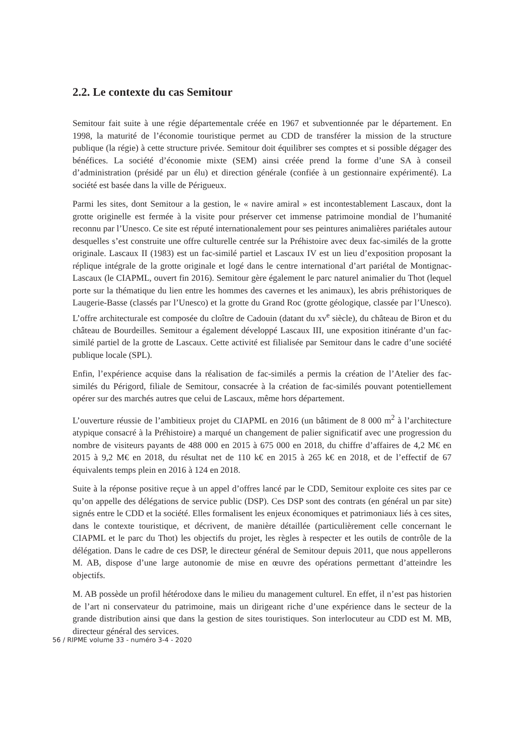2.2. Le contexte du cas Semitour
Semitour fait suite à une régie départementale créée en 1967 et subventionnée par le département. En 1998, la maturité de l’économie touristique permet au CDD de transférer la mission de la structure publique (la régie) à cette structure privée. Semitour doit équilibrer ses comptes et si possible dégager des bénéfices. La société d’économie mixte (SEM) ainsi créée prend la forme d’une SA à conseil d’administration (présidé par un élu) et direction générale (confiée à un gestionnaire expérimenté). La société est basée dans la ville de Périgueux.
Parmi les sites, dont Semitour a la gestion, le « navire amiral » est incontestablement Lascaux, dont la grotte originelle est fermée à la visite pour préserver cet immense patrimoine mondial de l’humanité reconnu par l’Unesco. Ce site est réputé internationalement pour ses peintures animalières pariétales autour desquelles s’est construite une offre culturelle centrée sur la Préhistoire avec deux fac-similés de la grotte originale. Lascaux II (1983) est un fac-similé partiel et Lascaux IV est un lieu d’exposition proposant la réplique intégrale de la grotte originale et logé dans le centre international d’art pariétal de Montignac-Lascaux (le CIAPML, ouvert fin 2016). Semitour gère également le parc naturel animalier du Thot (lequel porte sur la thématique du lien entre les hommes des cavernes et les animaux), les abris préhistoriques de Laugerie-Basse (classés par l’Unesco) et la grotte du Grand Roc (grotte géologique, classée par l’Unesco). L’offre architecturale est composée du cloître de Cadouin (datant du xv<sup>e</sup> siècle), du château de Biron et du château de Bourdeilles. Semitour a également développé Lascaux III, une exposition itinérante d’un fac-similé partiel de la grotte de Lascaux. Cette activité est filialisée par Semitour dans le cadre d’une société publique locale (SPL).
Enfin, l’expérience acquise dans la réalisation de fac-similés a permis la création de l’Atelier des fac-similés du Périgord, filiale de Semitour, consacrée à la création de fac-similés pouvant potentiellement opérer sur des marchés autres que celui de Lascaux, même hors département.
L’ouverture réussie de l’ambitieux projet du CIAPML en 2016 (un bâtiment de 8 000 m<sup>2</sup> à l’architecture atypique consacré à la Préhistoire) a marqué un changement de palier significatif avec une progression du nombre de visiteurs payants de 488 000 en 2015 à 675 000 en 2018, du chiffre d’affaires de 4,2 M€ en 2015 à 9,2 M€ en 2018, du résultat net de 110 k€ en 2015 à 265 k€ en 2018, et de l’effectif de 67 équivalents temps plein en 2016 à 124 en 2018.
Suite à la réponse positive reçue à un appel d’offres lancé par le CDD, Semitour exploite ces sites par ce qu’on appelle des délégations de service public (DSP). Ces DSP sont des contrats (en général un par site) signés entre le CDD et la société. Elles formalisent les enjeux économiques et patrimoniaux liés à ces sites, dans le contexte touristique, et décrivent, de manière détaillée (particulièrement celle concernant le CIAPML et le parc du Thot) les objectifs du projet, les règles à respecter et les outils de contrôle de la délégation. Dans le cadre de ces DSP, le directeur général de Semitour depuis 2011, que nous appellerons M. AB, dispose d’une large autonomie de mise en œuvre des opérations permettant d’atteindre les objectifs.
M. AB possède un profil hétérodoxe dans le milieu du management culturel. En effet, il n’est pas historien de l’art ni conservateur du patrimoine, mais un dirigeant riche d’une expérience dans le secteur de la grande distribution ainsi que dans la gestion de sites touristiques. Son interlocuteur au CDD est M. MB, directeur général des services.
56 / RIPME volume 33 - numéro 3-4 - 2020